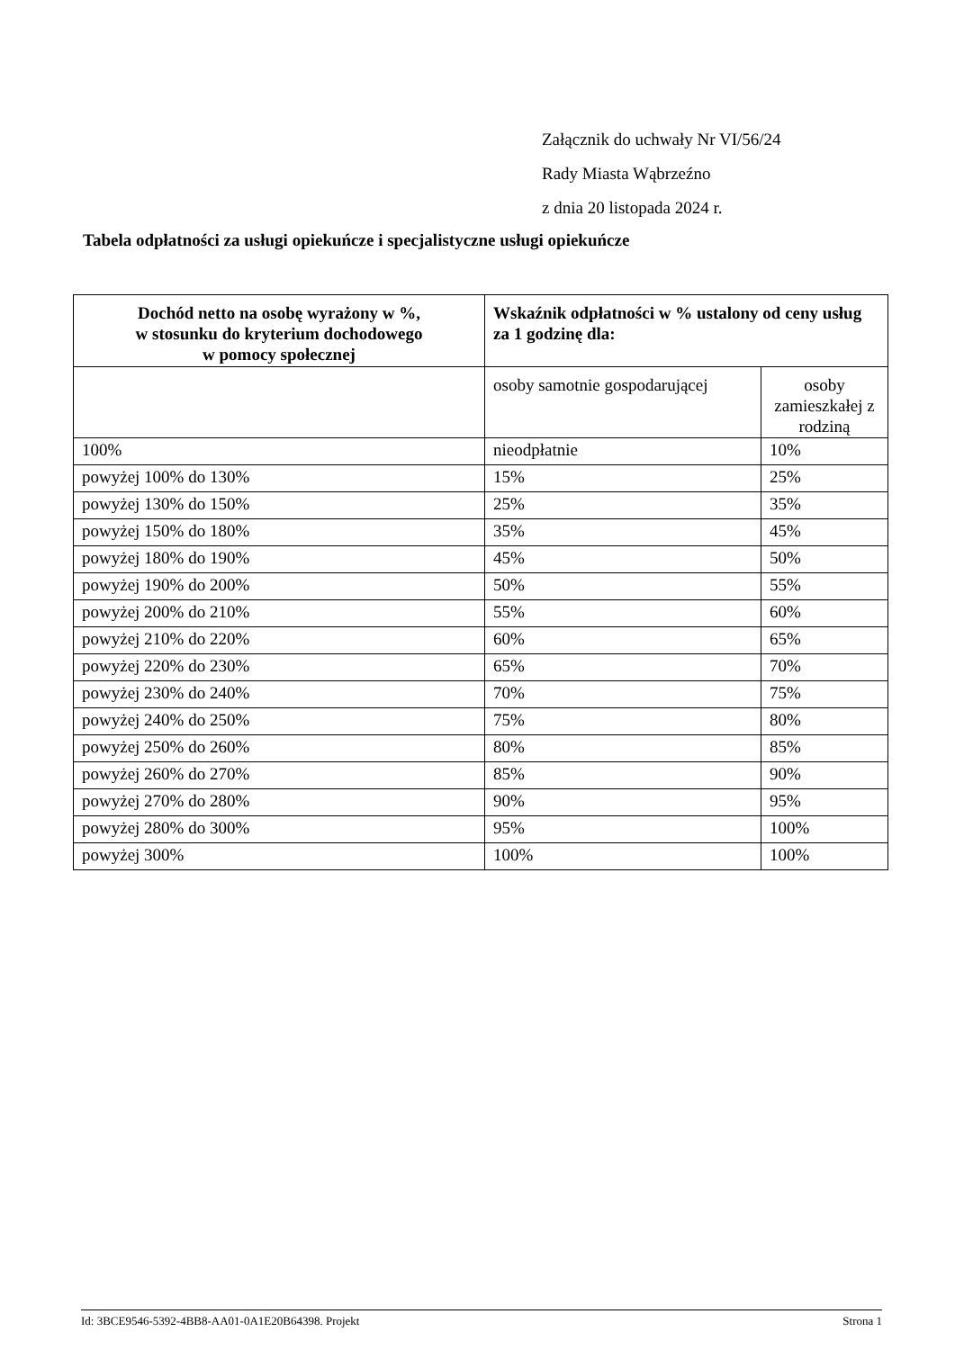Załącznik do uchwały Nr VI/56/24
Rady Miasta Wąbrzeźno
z dnia 20 listopada 2024 r.
Tabela odpłatności za usługi opiekuńcze i specjalistyczne usługi opiekuńcze
| Dochód netto na osobę wyrażony w %, w stosunku do kryterium dochodowego w pomocy społecznej | Wskaźnik odpłatności w % ustalony od ceny usług za 1 godzinę dla: | |
| --- | --- | --- |
| | osoby samotnie gospodarującej | osoby zamieszkałej z rodziną |
| 100% | nieodpłatnie | 10% |
| powyżej 100% do 130% | 15% | 25% |
| powyżej 130% do 150% | 25% | 35% |
| powyżej 150% do 180% | 35% | 45% |
| powyżej 180% do 190% | 45% | 50% |
| powyżej 190% do 200% | 50% | 55% |
| powyżej 200% do 210% | 55% | 60% |
| powyżej 210% do 220% | 60% | 65% |
| powyżej 220% do 230% | 65% | 70% |
| powyżej 230% do 240% | 70% | 75% |
| powyżej 240% do 250% | 75% | 80% |
| powyżej 250% do 260% | 80% | 85% |
| powyżej 260% do 270% | 85% | 90% |
| powyżej 270% do 280% | 90% | 95% |
| powyżej 280% do 300% | 95% | 100% |
| powyżej 300% | 100% | 100% |
Id: 3BCE9546-5392-4BB8-AA01-0A1E20B64398. Projekt Strona 1